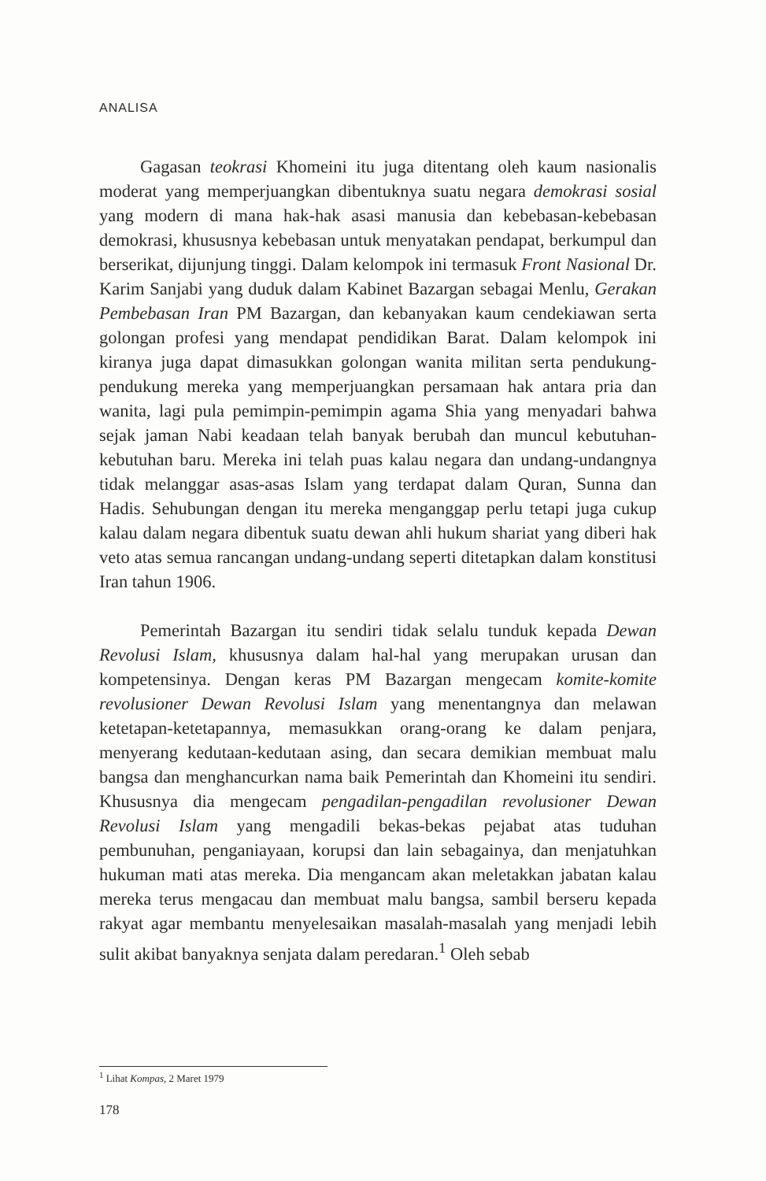ANALISA
Gagasan teokrasi Khomeini itu juga ditentang oleh kaum nasionalis moderat yang memperjuangkan dibentuknya suatu negara demokrasi sosial yang modern di mana hak-hak asasi manusia dan kebebasan-kebebasan demokrasi, khususnya kebebasan untuk menyatakan pendapat, berkumpul dan berserikat, dijunjung tinggi. Dalam kelompok ini termasuk Front Nasional Dr. Karim Sanjabi yang duduk dalam Kabinet Bazargan sebagai Menlu, Gerakan Pembebasan Iran PM Bazargan, dan kebanyakan kaum cendekiawan serta golongan profesi yang mendapat pendidikan Barat. Dalam kelompok ini kiranya juga dapat dimasukkan golongan wanita militan serta pendukung-pendukung mereka yang memperjuangkan persamaan hak antara pria dan wanita, lagi pula pemimpin-pemimpin agama Shia yang menyadari bahwa sejak jaman Nabi keadaan telah banyak berubah dan muncul kebutuhan-kebutuhan baru. Mereka ini telah puas kalau negara dan undang-undangnya tidak melanggar asas-asas Islam yang terdapat dalam Quran, Sunna dan Hadis. Sehubungan dengan itu mereka menganggap perlu tetapi juga cukup kalau dalam negara dibentuk suatu dewan ahli hukum shariat yang diberi hak veto atas semua rancangan undang-undang seperti ditetapkan dalam konstitusi Iran tahun 1906.
Pemerintah Bazargan itu sendiri tidak selalu tunduk kepada Dewan Revolusi Islam, khususnya dalam hal-hal yang merupakan urusan dan kompetensinya. Dengan keras PM Bazargan mengecam komite-komite revolusioner Dewan Revolusi Islam yang menentangnya dan melawan ketetapan-ketetapannya, memasukkan orang-orang ke dalam penjara, menyerang kedutaan-kedutaan asing, dan secara demikian membuat malu bangsa dan menghancurkan nama baik Pemerintah dan Khomeini itu sendiri. Khususnya dia mengecam pengadilan-pengadilan revolusioner Dewan Revolusi Islam yang mengadili bekas-bekas pejabat atas tuduhan pembunuhan, penganiayaan, korupsi dan lain sebagainya, dan menjatuhkan hukuman mati atas mereka. Dia mengancam akan meletakkan jabatan kalau mereka terus mengacau dan membuat malu bangsa, sambil berseru kepada rakyat agar membantu menyelesaikan masalah-masalah yang menjadi lebih sulit akibat banyaknya senjata dalam peredaran.<sup>1</sup> Oleh sebab
<sup>1</sup> Lihat Kompas, 2 Maret 1979
178